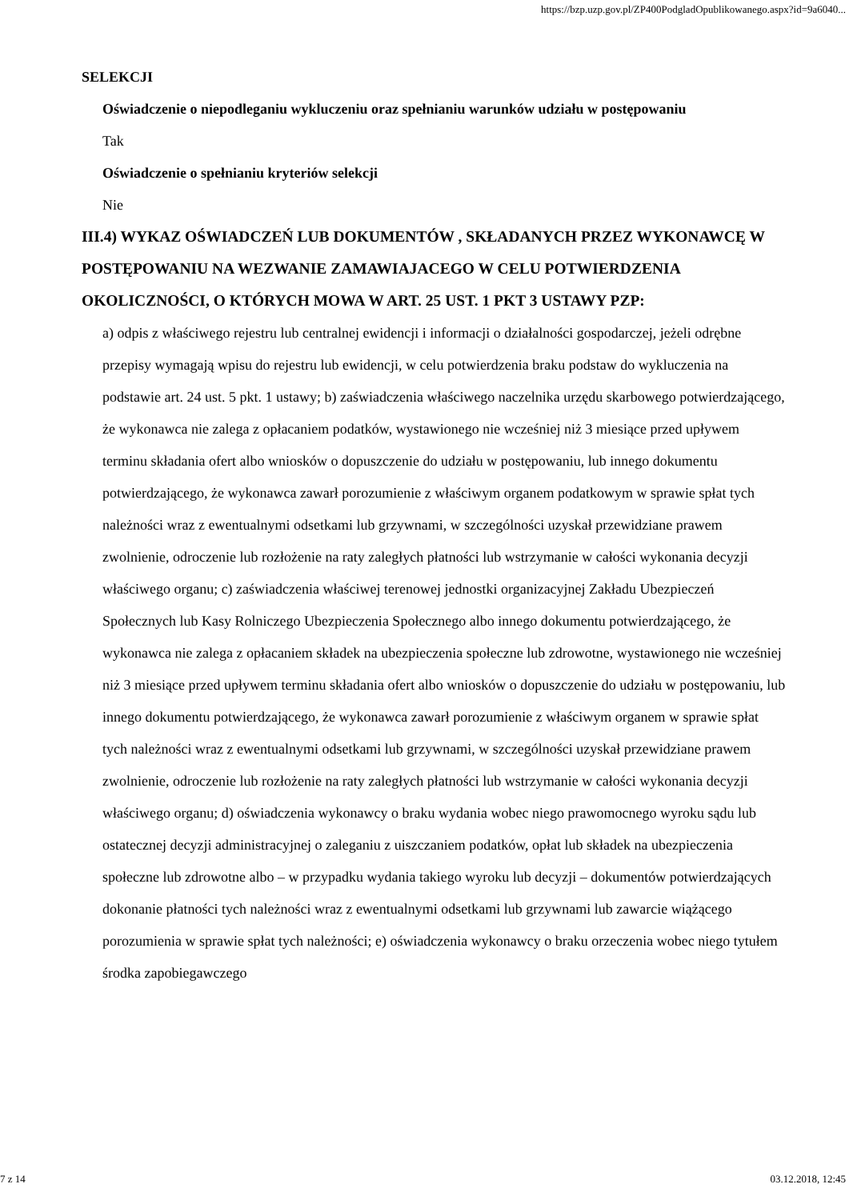https://bzp.uzp.gov.pl/ZP400PodgladOpublikowanego.aspx?id=9a6040...
SELEKCJI
Oświadczenie o niepodleganiu wykluczeniu oraz spełnianiu warunków udziału w postępowaniu
Tak
Oświadczenie o spełnianiu kryteriów selekcji
Nie
III.4) WYKAZ OŚWIADCZEŃ LUB DOKUMENTÓW , SKŁADANYCH PRZEZ WYKONAWCĘ W POSTĘPOWANIU NA WEZWANIE ZAMAWIAJACEGO W CELU POTWIERDZENIA OKOLICZNOŚCI, O KTÓRYCH MOWA W ART. 25 UST. 1 PKT 3 USTAWY PZP:
a) odpis z właściwego rejestru lub centralnej ewidencji i informacji o działalności gospodarczej, jeżeli odrębne przepisy wymagają wpisu do rejestru lub ewidencji, w celu potwierdzenia braku podstaw do wykluczenia na podstawie art. 24 ust. 5 pkt. 1 ustawy; b) zaświadczenia właściwego naczelnika urzędu skarbowego potwierdzającego, że wykonawca nie zalega z opłacaniem podatków, wystawionego nie wcześniej niż 3 miesiące przed upływem terminu składania ofert albo wniosków o dopuszczenie do udziału w postępowaniu, lub innego dokumentu potwierdzającego, że wykonawca zawarł porozumienie z właściwym organem podatkowym w sprawie spłat tych należności wraz z ewentualnymi odsetkami lub grzywnami, w szczególności uzyskał przewidziane prawem zwolnienie, odroczenie lub rozłożenie na raty zaległych płatności lub wstrzymanie w całości wykonania decyzji właściwego organu; c) zaświadczenia właściwej terenowej jednostki organizacyjnej Zakładu Ubezpieczeń Społecznych lub Kasy Rolniczego Ubezpieczenia Społecznego albo innego dokumentu potwierdzającego, że wykonawca nie zalega z opłacaniem składek na ubezpieczenia społeczne lub zdrowotne, wystawionego nie wcześniej niż 3 miesiące przed upływem terminu składania ofert albo wniosków o dopuszczenie do udziału w postępowaniu, lub innego dokumentu potwierdzającego, że wykonawca zawarł porozumienie z właściwym organem w sprawie spłat tych należności wraz z ewentualnymi odsetkami lub grzywnami, w szczególności uzyskał przewidziane prawem zwolnienie, odroczenie lub rozłożenie na raty zaległych płatności lub wstrzymanie w całości wykonania decyzji właściwego organu; d) oświadczenia wykonawcy o braku wydania wobec niego prawomocnego wyroku sądu lub ostatecznej decyzji administracyjnej o zaleganiu z uiszczaniem podatków, opłat lub składek na ubezpieczenia społeczne lub zdrowotne albo – w przypadku wydania takiego wyroku lub decyzji – dokumentów potwierdzających dokonanie płatności tych należności wraz z ewentualnymi odsetkami lub grzywnami lub zawarcie wiążącego porozumienia w sprawie spłat tych należności; e) oświadczenia wykonawcy o braku orzeczenia wobec niego tytułem środka zapobiegawczego
7 z 14 03.12.2018, 12:45